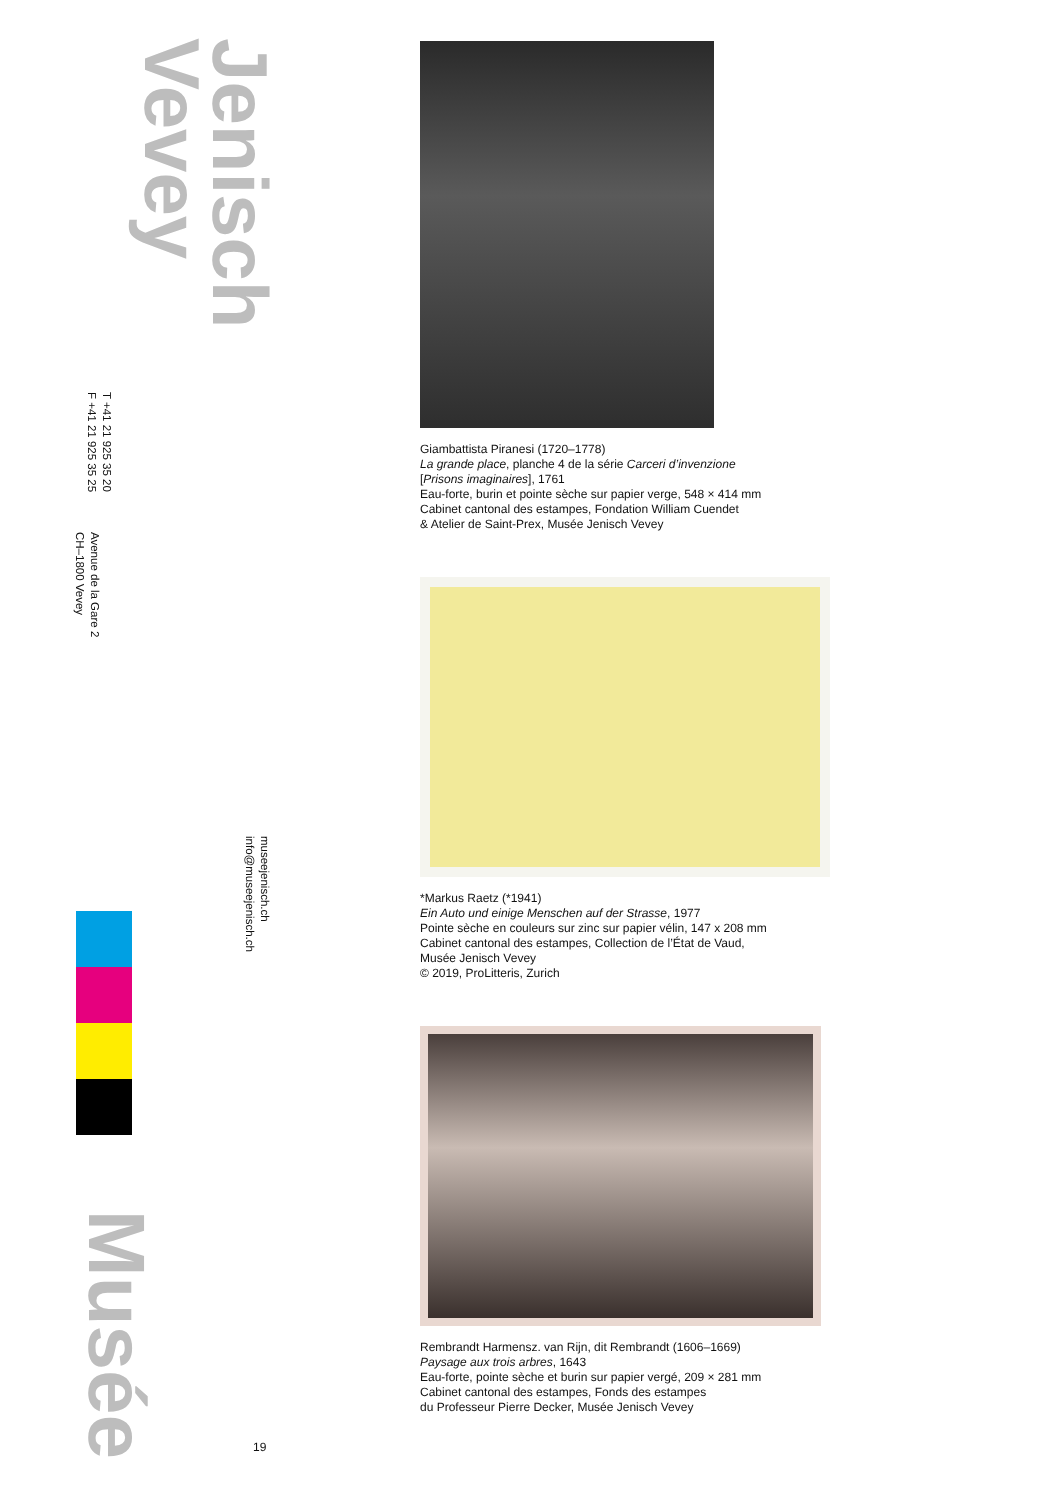Jenisch
Vevey
Avenue de la Gare 2
CH–1800 Vevey
T +41 21 925 35 20
F +41 21 925 35 25
museejenisch.ch
info@museejenisch.ch
Musée
19
Giambattista Piranesi (1720–1778)
La grande place, planche 4 de la série Carceri d’invenzione
[Prisons imaginaires], 1761
Eau-forte, burin et pointe sèche sur papier verge, 548 × 414 mm
Cabinet cantonal des estampes, Fondation William Cuendet
& Atelier de Saint-Prex, Musée Jenisch Vevey
*Markus Raetz (*1941)
Ein Auto und einige Menschen auf der Strasse, 1977
Pointe sèche en couleurs sur zinc sur papier vélin, 147 x 208 mm
Cabinet cantonal des estampes, Collection de l’État de Vaud,
Musée Jenisch Vevey
© 2019, ProLitteris, Zurich
Rembrandt Harmensz. van Rijn, dit Rembrandt (1606–1669)
Paysage aux trois arbres, 1643
Eau-forte, pointe sèche et burin sur papier vergé, 209 × 281 mm
Cabinet cantonal des estampes, Fonds des estampes
du Professeur Pierre Decker, Musée Jenisch Vevey